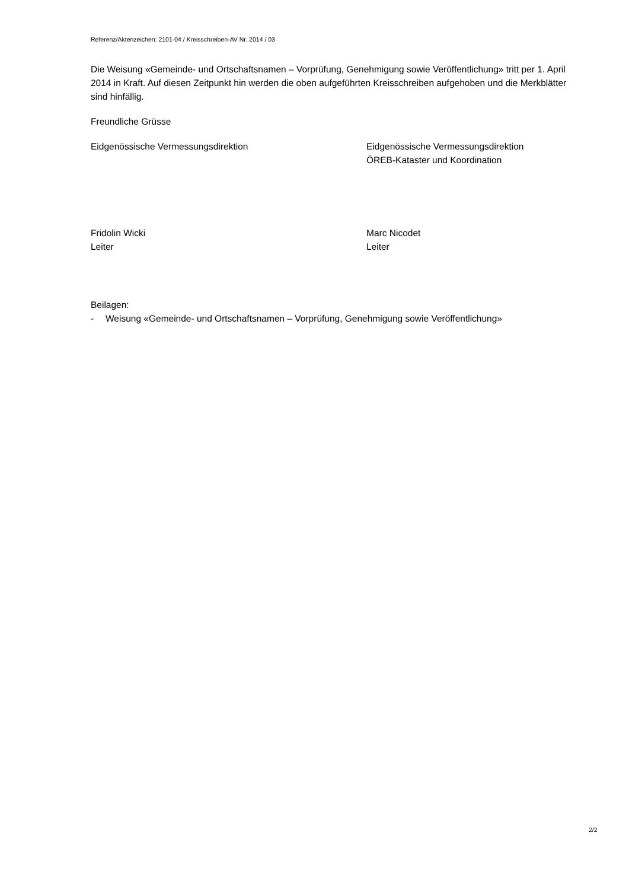Referenz/Aktenzeichen: 2101-04 / Kreisschreiben-AV Nr. 2014 / 03
Die Weisung «Gemeinde- und Ortschaftsnamen – Vorprüfung, Genehmigung sowie Veröffentlichung» tritt per 1. April 2014 in Kraft. Auf diesen Zeitpunkt hin werden die oben aufgeführten Kreisschreiben aufgehoben und die Merkblätter sind hinfällig.
Freundliche Grüsse
Eidgenössische Vermessungsdirektion Eidgenössische Vermessungsdirektion
ÖREB-Kataster und Koordination
Fridolin Wicki
Leiter
Marc Nicodet
Leiter
Beilagen:
- Weisung «Gemeinde- und Ortschaftsnamen – Vorprüfung, Genehmigung sowie Veröffentlichung»
2/2